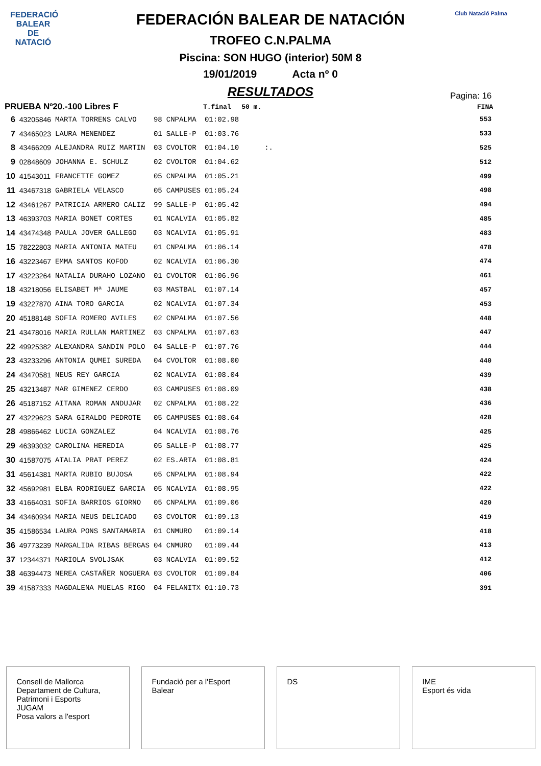FEDERACIÓ
BALEAR DE
NATACIÓ
Club Natació Palma
FEDERACIÓN BALEAR DE NATACIÓN
TROFEO C.N.PALMA
Piscina: SON HUGO (interior) 50M 8
19/01/2019 Acta nº 0
RESULTADOS
Pagina: 16
| PRUEBA Nº20.-100 Libres F | | | | | T.final | 50 m. | FINA |
| --- | --- | --- | --- | --- | --- | --- | --- |
| 6 | 43205846 | MARTA TORRENS CALVO | 98 | CNPALMA | 01:02.98 | | 553 |
| 7 | 43465023 | LAURA MENENDEZ | 01 | SALLE-P | 01:03.76 | | 533 |
| 8 | 43466209 | ALEJANDRA RUIZ MARTIN | 03 | CVOLTOR | 01:04.10 | :. | 525 |
| 9 | 02848609 | JOHANNA E. SCHULZ | 02 | CVOLTOR | 01:04.62 | | 512 |
| 10 | 41543011 | FRANCETTE GOMEZ | 05 | CNPALMA | 01:05.21 | | 499 |
| 11 | 43467318 | GABRIELA VELASCO | 05 | CAMPUSES | 01:05.24 | | 498 |
| 12 | 43461267 | PATRICIA ARMERO CALIZ | 99 | SALLE-P | 01:05.42 | | 494 |
| 13 | 46393703 | MARIA BONET CORTES | 01 | NCALVIA | 01:05.82 | | 485 |
| 14 | 43474348 | PAULA JOVER GALLEGO | 03 | NCALVIA | 01:05.91 | | 483 |
| 15 | 78222803 | MARIA ANTONIA MATEU | 01 | CNPALMA | 01:06.14 | | 478 |
| 16 | 43223467 | EMMA SANTOS KOFOD | 02 | NCALVIA | 01:06.30 | | 474 |
| 17 | 43223264 | NATALIA DURAHO LOZANO | 01 | CVOLTOR | 01:06.96 | | 461 |
| 18 | 43218056 | ELISABET Mª JAUME | 03 | MASTBAL | 01:07.14 | | 457 |
| 19 | 43227870 | AINA TORO GARCIA | 02 | NCALVIA | 01:07.34 | | 453 |
| 20 | 45188148 | SOFIA ROMERO AVILES | 02 | CNPALMA | 01:07.56 | | 448 |
| 21 | 43478016 | MARIA RULLAN MARTINEZ | 03 | CNPALMA | 01:07.63 | | 447 |
| 22 | 49925382 | ALEXANDRA SANDIN POLO | 04 | SALLE-P | 01:07.76 | | 444 |
| 23 | 43233296 | ANTONIA QUMEI SUREDA | 04 | CVOLTOR | 01:08.00 | | 440 |
| 24 | 43470581 | NEUS REY GARCIA | 02 | NCALVIA | 01:08.04 | | 439 |
| 25 | 43213487 | MAR GIMENEZ CERDO | 03 | CAMPUSES | 01:08.09 | | 438 |
| 26 | 45187152 | AITANA ROMAN ANDUJAR | 02 | CNPALMA | 01:08.22 | | 436 |
| 27 | 43229623 | SARA GIRALDO PEDROTE | 05 | CAMPUSES | 01:08.64 | | 428 |
| 28 | 49866462 | LUCIA GONZALEZ | 04 | NCALVIA | 01:08.76 | | 425 |
| 29 | 46393032 | CAROLINA HEREDIA | 05 | SALLE-P | 01:08.77 | | 425 |
| 30 | 41587075 | ATALIA PRAT PEREZ | 02 | ES.ARTA | 01:08.81 | | 424 |
| 31 | 45614381 | MARTA RUBIO BUJOSA | 05 | CNPALMA | 01:08.94 | | 422 |
| 32 | 45692981 | ELBA RODRIGUEZ GARCIA | 05 | NCALVIA | 01:08.95 | | 422 |
| 33 | 41664031 | SOFIA BARRIOS GIORNO | 05 | CNPALMA | 01:09.06 | | 420 |
| 34 | 43460934 | MARIA NEUS DELICADO | 03 | CVOLTOR | 01:09.13 | | 419 |
| 35 | 41586534 | LAURA PONS SANTAMARIA | 01 | CNMURO | 01:09.14 | | 418 |
| 36 | 49773239 | MARGALIDA RIBAS BERGAS | 04 | CNMURO | 01:09.44 | | 413 |
| 37 | 12344371 | MARIOLA SVOLJSAK | 03 | NCALVIA | 01:09.52 | | 412 |
| 38 | 46394473 | NEREA CASTAÑER NOGUERA | 03 | CVOLTOR | 01:09.84 | | 406 |
| 39 | 41587333 | MAGDALENA MUELAS RIGO | 04 | FELANITX | 01:10.73 | | 391 |
Consell de Mallorca
Departament de Cultura, Patrimoni i Esports
JUGAM
Posa valors a l'esport
Fundació per a l'Esport Balear
DS IME
Esport és vida